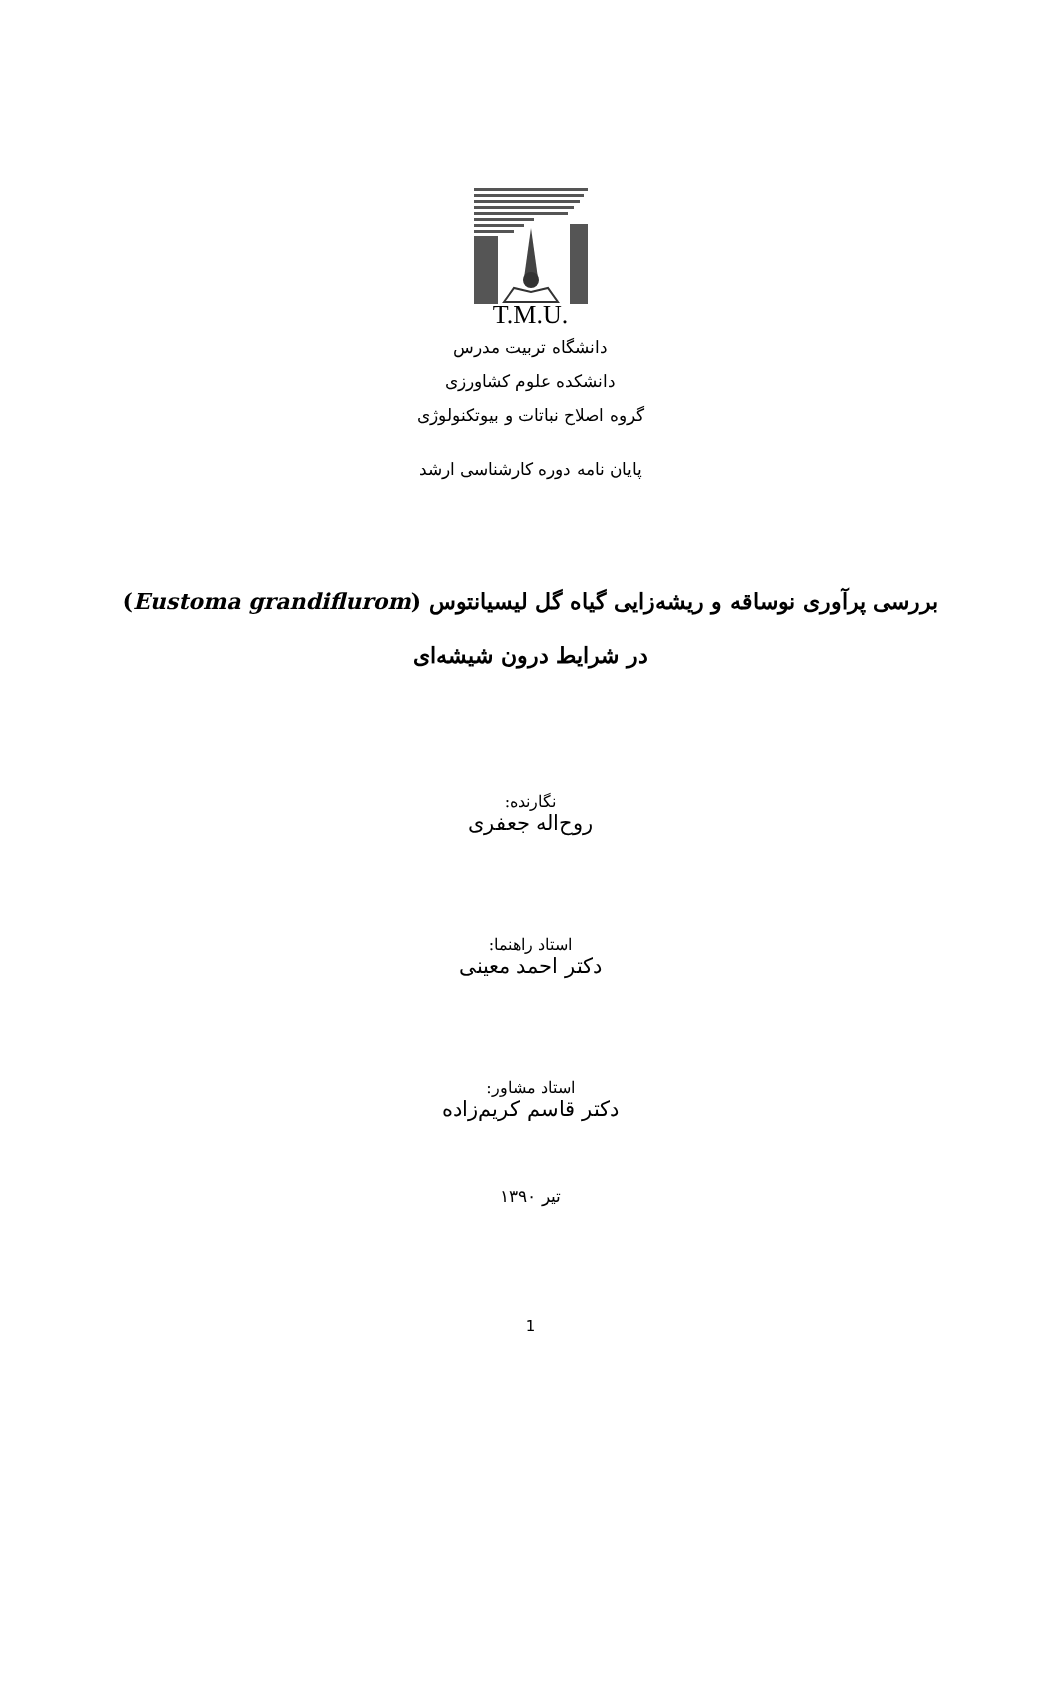T.M.U.
دانشگاه تربیت مدرس
دانشکده علوم کشاورزی
گروه اصلاح نباتات و بیوتکنولوژی
پایان نامه دوره کارشناسی ارشد
بررسی پرآوری نوساقه و ریشه‌زایی گیاه گل لیسیانتوس (Eustoma grandiflurom)
در شرایط درون شیشه‌ای
نگارنده:
روح‌اله جعفری
استاد راهنما:
دکتر احمد معینی
استاد مشاور:
دکتر قاسم کریم‌زاده
تیر ۱۳۹۰
1